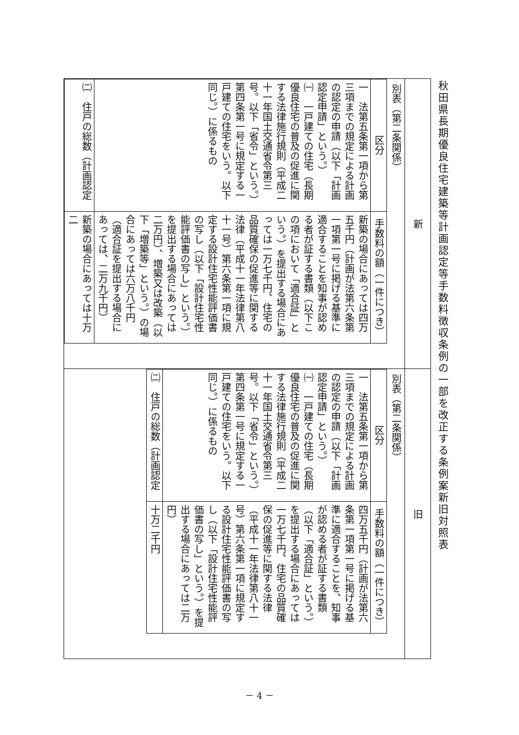秋田県長期優良住宅建築等計画認定等手数料徴収条例の一部を改正する条例案新旧対照表
| 新 | 旧 |
| 別表（第二条関係） / 区分 / 手数料の額（一件につき） / / 一 法第五条第一項から第三項までの規定による計画の認定の申請（以下「計画認定申請」という。） ㈠ 一戸建ての住宅（長期優良住宅の普及の促進に関する法律施行規則（平成二十一年国土交通省令第三号。以下「省令」という。）第四条第一号に規定する一戸建ての住宅をいう。以下同じ。）に係るもの / 新築の場合にあっては四万五千円（計画が法第六条第一項第一号に掲げる基準に適合することを知事が認める者が証する書類（以下この項において「適合証」という。）を提出する場合にあっては一万七千円、住宅の品質確保の促進等に関する法律（平成十一年法律第八十一号）第六条第一項に規定する設計住宅性能評価書の写し（以下「設計住宅性能評価書の写し」という。）を提出する場合にあっては二万円）、増築又は改築（以下「増築等」という。）の場合にあっては六万八千円（適合証を提出する場合にあっては、二万九千円） / / ㈡ 住戸の総数（計画認定 / 新築の場合にあっては十万二 / | 別表（第二条関係） / 区分 / 手数料の額（一件につき） / / 一 法第五条第一項から第三項までの規定による計画の認定の申請（以下「計画認定申請」という。） ㈠ 一戸建ての住宅（長期優良住宅の普及の促進に関する法律施行規則（平成二十一年国土交通省令第三号。以下「省令」という。）第四条第一号に規定する一戸建ての住宅をいう。以下同じ。）に係るもの / 四万五千円（計画が法第六条第一項第一号に掲げる基準に適合することを、知事が認める者が証する書類（以下「適合証」という。）を提出する場合にあっては一万七千円、住宅の品質確保の促進等に関する法律（平成十一年法律第八十一号）第六条第一項に規定する設計住宅性能評価書の写し（以下「設計住宅性能評価書の写し」という。）を提出する場合にあっては二万円） / / ㈡ 住戸の総数（計画認定 / 十万二千円 / |
－ 4 －